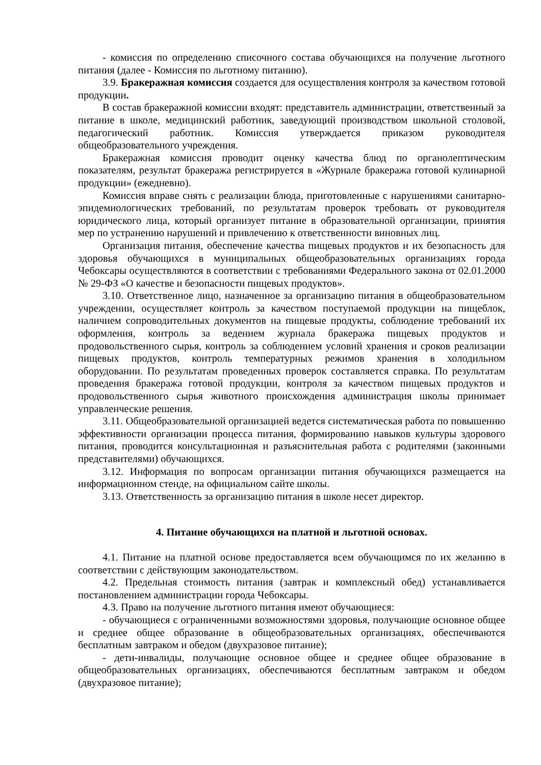- комиссия по определению списочного состава обучающихся на получение льготного питания (далее - Комиссия по льготному питанию).
3.9. Бракеражная комиссия создается для осуществления контроля за качеством готовой продукции.
В состав бракеражной комиссии входят: представитель администрации, ответственный за питание в школе, медицинский работник, заведующий производством школьной столовой, педагогический работник. Комиссия утверждается приказом руководителя общеобразовательного учреждения.
Бракеражная комиссия проводит оценку качества блюд по органолептическим показателям, результат бракеража регистрируется в «Журнале бракеража готовой кулинарной продукции» (ежедневно).
Комиссия вправе снять с реализации блюда, приготовленные с нарушениями санитарно-эпидемиологических требований, по результатам проверок требовать от руководителя юридического лица, который организует питание в образовательной организации, принятия мер по устранению нарушений и привлечению к ответственности виновных лиц.
Организация питания, обеспечение качества пищевых продуктов и их безопасность для здоровья обучающихся в муниципальных общеобразовательных организациях города Чебоксары осуществляются в соответствии с требованиями Федерального закона от 02.01.2000 № 29-ФЗ «О качестве и безопасности пищевых продуктов».
3.10. Ответственное лицо, назначенное за организацию питания в общеобразовательном учреждении, осуществляет контроль за качеством поступаемой продукции на пищеблок, наличием сопроводительных документов на пищевые продукты, соблюдение требований их оформления, контроль за ведением журнала бракеража пищевых продуктов и продовольственного сырья, контроль за соблюдением условий хранения и сроков реализации пищевых продуктов, контроль температурных режимов хранения в холодильном оборудовании. По результатам проведенных проверок составляется справка. По результатам проведения бракеража готовой продукции, контроля за качеством пищевых продуктов и продовольственного сырья животного происхождения администрация школы принимает управленческие решения.
3.11. Общеобразовательной организацией ведется систематическая работа по повышению эффективности организации процесса питания, формированию навыков культуры здорового питания, проводится консультационная и разъяснительная работа с родителями (законными представителями) обучающихся.
3.12. Информация по вопросам организации питания обучающихся размещается на информационном стенде, на официальном сайте школы.
3.13. Ответственность за организацию питания в школе несет директор.
4. Питание обучающихся на платной и льготной основах.
4.1. Питание на платной основе предоставляется всем обучающимся по их желанию в соответствии с действующим законодательством.
4.2. Предельная стоимость питания (завтрак и комплексный обед) устанавливается постановлением администрации города Чебоксары.
4.3. Право на получение льготного питания имеют обучающиеся:
- обучающиеся с ограниченными возможностями здоровья, получающие основное общее и среднее общее образование в общеобразовательных организациях, обеспечиваются бесплатным завтраком и обедом (двухразовое питание);
- дети-инвалиды, получающие основное общее и среднее общее образование в общеобразовательных организациях, обеспечиваются бесплатным завтраком и обедом (двухразовое питание);